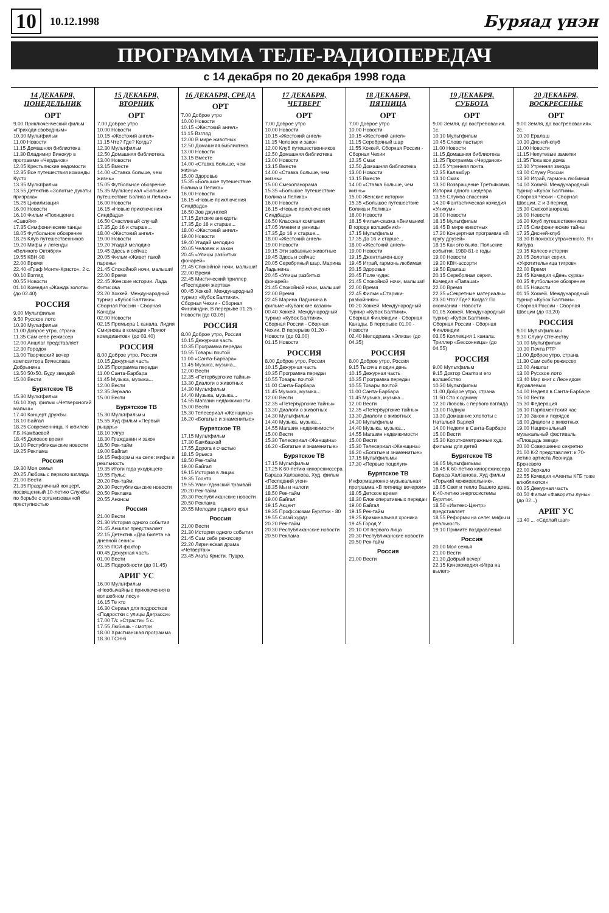10 10.12.1998 Буряад үнэн
ПРОГРАММА ТЕЛЕ-РАДИОПЕРЕДАЧ
с 14 декабря по 20 декабря 1998 года
14 ДЕКАБРЯ, ПОНЕДЕЛЬНИК
ОРТ
9.00 Приключенческий фильм «Приходи свободным»
10.30 Мультфильм
11.00 Новости
11.15 Домашняя библиотека
11.30 Владимир Винокур в программе «Чердачок»
12.05 Крестьянские ведомости
12.35 Все путешествия команды Кусто
13.35 Мультфильм
13.55 Детектив «Золотые дукаты призрака»
15.25 Цивилизация
16.00 Новости
16.10 Фильм «Похищение «Савойи»
17.35 Симфонические танцы
18.05 Футбольное обозрение
18.25 Клуб путешественников
19.20 Мифы и легенды «Великого Октября»
19.55 КВН-98
22.00 Время
22.40 «Граф Монте-Кристо». 2 с.
00.10 Взгляд
00.55 Новости
01.10 Комедия «Жажда золота» (до 02.40)
РОССИЯ
9.00 Мультфильм
9.50 Русское лото
10.30 Мультфильм
11.00 Доброе утро, страна
11.35 Сам себе режиссер
12.00 Аншлаг представляет
12.30 Городок
13.00 Творческий вечер композитора Вячеслава Добрынина
13.50 50х50. Буду звездой
15.00 Вести
Бурятское ТВ
15.30 Мультфильм
16.10 Худ. фильм «Четвероногий малыш»
17.40 Концерт дружбы
18.10 Байгал
18.25 Современница. К юбилею Г.Б.Жамбаевой
18.45 Деловое время
19.10 Республиканские новости
19.25 Реклама
Россия
19.30 Моя семья
20.25 Любовь с первого взгляда
21.00 Вести
21.35 Праздничный концерт, посвященный 10-летию Службы по борьбе с организованной преступностью
15 ДЕКАБРЯ, ВТОРНИК
ОРТ
7.00 Доброе утро
10.00 Новости
10.15 «Жестокий ангел»
11.15 Что? Где? Когда?
12.30 Мультфильм
12.50 Домашняя библиотека
13.00 Новости
13.15 Вместе
14.00 «Ставка больше, чем жизнь»
15.05 Футбольное обозрение
15.35 Мультсериал «Большое путешествие Болика и Лелика»
16.00 Новости
16.15 «Новые приключения Синдбада»
16.50 Счастливый случай
17.35 До 16 и старше...
18.00 «Жестокий ангел»
19.00 Новости
19.20 Угадай мелодию
19.45 Здесь и сейчас
20.05 Фильм «Живет такой парень»
21.45 Спокойной ночи, малыши!
22.00 Время
22.45 Женские истории. Лада Фитисова
23.20 Хоккей. Международный турнир «Кубок Балтики». Сборная России - Сборная Канады
02.00 Новости
02.15 Премьера 1 канала. Лидия Смирнова в комедии «Приют комедиантов» (до 03.40)
РОССИЯ
8.00 Доброе утро, Россия
10.15 Дежурная часть
10.35 Программа передач
11.00 Санта-Барбара
11.45 Музыка, музыка...
12.00 Вести
12.35 Зеркало
15.00 Вести
Бурятское ТВ
15.30 Мультфильмы
15.55 Худ фильм «Первый рыцарь»
18.10 Улгур
18.30 Гражданин и закон
18.50 Рек-тайм
19.00 Байгал
19.15 Реформы на селе: мифы и реальность
19.35 Итоги года уходящего
19.55 Пульс
20.20 Рек-тайм
20.30 Республиканские новости
20.50 Реклама
20.55 Анонсы
Россия
21.00 Вести
21.30 История одного события
21.45 Аншлаг представляет
22.15 Детектив «Два билета на дневной сеанс»
23.55 ПСИ фактор
00.45 Дежурная часть
01.00 Вести
01.35 Подробности (до 01.45)
АРИГ УС
16.00 Мультфильм «Необычайные приключения в волшебном лесу»
16.15 Те кто
16.30 Сериал для подростков «Подростки с улицы Деграсси»
17.00 Т/с «Страсти» 5 с.
17.55 Любишь - смотри
18.00 Христианская программа
18.30 ТСН-6
16 ДЕКАБРЯ, СРЕДА
ОРТ
7.00 Доброе утро
10.00 Новости
10.15 «Жестокий ангел»
11.15 Взгляд
12.00 В мире животных
12.50 Домашняя библиотека
13.00 Новости
13.15 Вместе
14.00 «Ставка больше, чем жизнь»
15.00 Здоровье
15.35 «Большое путешествие Болика и Лелика»
16.00 Новости
16.15 «Новые приключения Синдбада»
16.50 Зов джунглей
17.15 Детские анекдоты
17.35 До 16 и старше...
18.00 «Жестокий ангел»
19.00 Новости
19.40 Угадай мелодию
20.05 Человек и закон
20.45 «Улицы разбитых фонарей»
21.45 Спокойной ночи, малыши!
22.00 Время
22.45 Мистический триллер «Последняя жертва»
00.45 Хоккей. Международный турнир «Кубок Балтики». Сборная Чехии - Сборная Финляндии. В перерыве 01.25 - Новости (до 03.05)
РОССИЯ
8.00 Доброе утро, Россия
10.15 Дежурная часть
10.35 Программа передач
10.55 Товары почтой
11.00 «Санта-Барбара»
11.45 Музыка, музыка...
12.00 Вести
12.35 «Петербургские тайны»
13.30 Диалоги о животных
14.30 Мультфильм
14.40 Музыка, музыка...
14.55 Магазин недвижимости
15.00 Вести
15.30 Телесериал «Женщина»
16.20 «Богатые и знаменитые»
Бурятское ТВ
17.15 Мультфильм
17.30 Бамбаахай
17.55 Дорога к счастью
18.15 Эрьесэ
18.50 Рек-тайм
19.00 Байгал
19.15 История в лицах
19.35 Тоонто
19.55 Улан-Удэнский трамвай
20.20 Рек-тайм
20.30 Республиканские новости
20.50 Реклама
20.55 Мелодии родного края
Россия
21.00 Вести
21.30 История одного события
21.45 Сам себе режиссер
22.20 Лирическая драма «Четвертак»
23.45 Агата Кристи. Пуаро.
17 ДЕКАБРЯ, ЧЕТВЕРГ
ОРТ
7.00 Доброе утро
10.00 Новости
10.15 «Жестокий ангел»
11.15 Человек и закон
12.00 Клуб путешественников
12.50 Домашняя библиотека
13.00 Новости
13.15 Вместе
14.00 «Ставка больше, чем жизнь»
15.00 Смехопанорама
15.35 «Большое путешествие Болика и Лелика»
16.00 Новости
16.15 «Новые приключения Синдбада»
16.50 Классная компания
17.05 Умники и умницы
17.35 До 16 и старше...
18.00 «Жестокий ангел»
19.00 Новости
19.15 Эти забавные животные
19.45 Здесь и сейчас
20.05 Серебряный шар. Марина Ладынина
20.45 «Улицы разбитых фонарей»
21.45 Спокойной ночи, малыши!
22.00 Время
22.45 Марина Ладынина в фильме «Кубанские казаки»
00.40 Хоккей. Международный турнир «Кубок Балтики». Сборная России - Сборная Чехии. В перерыве 01.20 - Новости (до 03.00)
01.15 Новости
РОССИЯ
8.00 Доброе утро, Россия
10.15 Дежурная часть
10.35 Программа передач
10.55 Товары почтой
11.00 Санта-Барбара
11.45 Музыка, музыка...
12.00 Вести
12.35 «Петербургские тайны»
13.30 Диалоги о животных
14.30 Мультфильм
14.40 Музыка, музыка...
14.55 Магазин недвижимости
15.00 Вести
15.30 Телесериал «Женщина»
16.20 «Богатые и знаменитые»
Бурятское ТВ
17.15 Мультфильм
17.25 К 60-летию кинорежиссера Бараса Халзанова. Худ. фильм «Последний угон»
18.35 Мы и налоги
18.50 Рек-тайм
19.00 Байгал
19.15 Акцент
19.35 Профсоюзам Бурятии - 80
19.55 Сагай хурдэ
20.20 Рек-тайм
20.30 Республиканские новости
20.50 Реклама
18 ДЕКАБРЯ, ПЯТНИЦА
ОРТ
7.00 Доброе утро
10.00 Новости
10.15 «Жестокий ангел»
11.15 Серебряный шар
11.55 Хоккей. Сборная России - Сборная Чехии
12.35 Смак
12.50 Домашняя библиотека
13.00 Новости
13.15 Вместе
14.00 «Ставка больше, чем жизнь»
15.00 Женские истории
15.35 «Большое путешествие Болика и Лелика»
16.00 Новости
16.15 Фильм-сказка «Внимание! В городе волшебник!»
17.15 Мультфильм
17.35 До 16 и старше...
18.00 «Жестокий ангел»
19.00 Новости
19.15 Джентльмен-шоу
19.45 Играй, гармонь любимая
20.15 Здоровье
20.45 Поле чудес
21.45 Спокойной ночи, малыши!
22.00 Время
22.45 Фильм «Старики-разбойники»
00.20 Хоккей. Международный турнир «Кубок Балтики». Сборная Финляндии - Сборная Канады. В перерыве 01.00 - Новости
02.40 Мелодрама «Элиза» (до 04.35)
РОССИЯ
8.00 Доброе утро, Россия
9.15 Тысяча и один день
10.15 Дежурная часть
10.35 Программа передач
10.55 Товары почтой
11.00 Санта-Барбара
11.45 Музыка, музыка...
12.00 Вести
12.35 «Петербургские тайны»
13.30 Диалоги о животных
14.30 Мультфильм
14.40 Музыка, музыка...
14.55 Магазин недвижимости
15.00 Вести
15.30 Телесериал «Женщина»
16.20 «Богатые и знаменитые»
17.15 Мультфильмы
17.30 «Первые поцелуи»
Бурятское ТВ
Информационно-музыкальная программа «В пятницу вечером»
18.05 Детское время
18.30 Блок оперативных передач
19.00 Байгал
19.15 Рек-тайм
19.25 Криминальная хроника
19.45 Город У
20.10 От первого лица
20.30 Республиканские новости
20.50 Рек-тайм
Россия
21.00 Вести
19 ДЕКАБРЯ, СУББОТА
ОРТ
9.00 Земля, до востребования. 1с.
10.10 Мультфильм
10.45 Слово пастыря
11.00 Новости
11.15 Домашняя библиотека
11.25 Программа «Чердачок»
12.05 Утренняя почта
12.35 Каламбур
13.10 Смак
13.30 Возвращение Третьяковки. История одного шедевра
13.55 Служба спасения
14.30 Фантастическая комедия «Уникум»
16.00 Новости
16.15 Мультфильм
16.45 В мире животных
17.20 Концертная программа «В кругу друзей»
18.15 Как это было. Польские события. 1980-81-е годы
19.00 Новости
19.20 КВН-ассорти
19.50 Ералаш
20.15 Серебряная серия. Комедия «Папаши»
22.00 Время
22.35 «Секретные материалы»
23.30 Что? Где? Когда? По окончании - Новости
01.05 Хоккей. Международный турнир «Кубок Балтики». Сборная России - Сборная Финляндии
03.05 Коллекция 1 канала. Триллер «Бессонница» (до 04.55)
РОССИЯ
9.00 Мультфильм
9.15 Доктор Снаглз и его волшебство
10.30 Мультфильм
11.00 Доброе утро, страна
11.50 Сто к одному
12.30 Любовь с первого взгляда
13.00 Подиум
13.30 Домашние хлопоты с Натальей Варлей
14.00 Неделя в Санта-Барбаре
15.00 Вести
15.30 Короткометражные худ. фильмы для детей
Бурятское ТВ
16.05 Мультфильмы
16.45 К 60-летию кинорежиссера Бараса Халзанова. Худ фильм «Горький можжевельник».
18.05 Свет и тепло Вашего дома. К 40-летию энергосистемы Бурятии.
18.50 «Импекс-Центр» представляет
18.55 Реформы на селе: мифы и реальность
19.10 Примите поздравления
Россия
20.00 Моя семья
21.00 Вести
21.30 Добрый вечер!
22.15 Кинокомедия «Игра на вылет»
20 ДЕКАБРЯ, ВОСКРЕСЕНЬЕ
ОРТ
9.00 Земля, до востребования». 2с.
10.20 Ералаш
10.30 Дисней-клуб
11.00 Новости
11.15 Непутевые заметки
11.35 Пока все дома
12.10 Утренняя звезда
13.00 Служу России
13.30 Играй, гармонь любимая
14.00 Хоккей. Международный турнир «Кубок Балтики». Сборная Чехии - Сборная Швеции. 2 и 3 период
15.30 Смехопанорама
16.00 Новости
16.20 Клуб путешественников
17.05 Симфонические тайны
17.35 Дисней-клуб
18.30 В поисках утраченного. Ян Кипура
19.15 Колесо истории
20.05 Золотая серия. «Укротительница тигров»
22.00 Время
23.45 Комедия «День сурка»
00.35 Футбольное обозрение
01.05 Новости
01.15 Хоккей. Международный турнир «Кубок Балтики». Сборная России - Сборная Швеции (до 03.20)
РОССИЯ
9.00 Мультфильмы
9.30 Служу Отечеству
10.00 Мультфильм
10.30 Почта РТР
11.00 Доброе утро, страна
11.30 Сам себе режиссер
12.00 Аншлаг
13.00 Русское лото
13.40 Мир книг с Леонидом Куравлевым
14.00 Неделя в Санта-Барбаре
15.00 Вести
15.30 Федерация
16.10 Парламентский час
17.10 Закон и порядок
18.00 Диалоги о животных
19.00 Национальный музыкальный фестиваль «Площадь звезд»
20.00 Совершенно секретно
21.00 К-2 представляет: к 70-летию артиста Леонида Броневого
22.00 Зеркало
22.55 Комедия «Агенты КГБ тоже влюбляются»
00.25 Дежурная часть
00.50 Фильм «Фавориты луны» (до 02...)
АРИГ УС
13.40 ... «Сделай шаг»